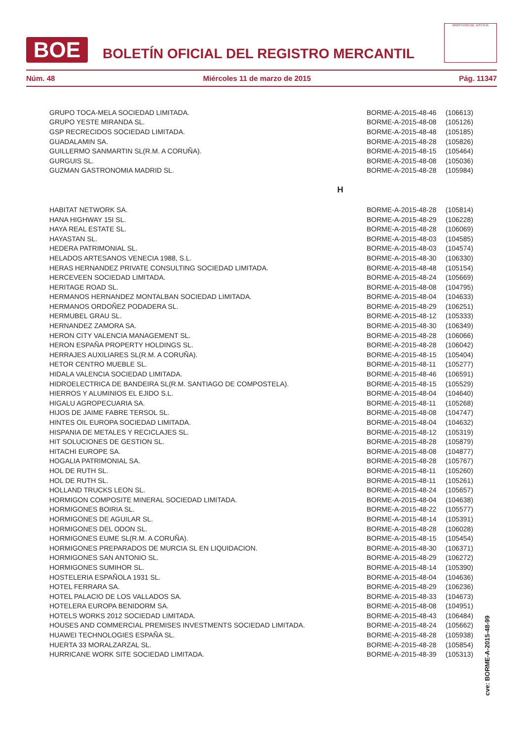BOE
BOLETÍN OFICIAL DEL REGISTRO MERCANTIL
MINISTERIO DE JUSTICIA
Núm. 48 Miércoles 11 de marzo de 2015 Pág. 11347
| GRUPO TOCA-MELA SOCIEDAD LIMITADA. | BORME-A-2015-48-46 | (106613) |
| GRUPO YESTE MIRANDA SL. | BORME-A-2015-48-08 | (105126) |
| GSP RECRECIDOS SOCIEDAD LIMITADA. | BORME-A-2015-48-48 | (105185) |
| GUADALAMIN SA. | BORME-A-2015-48-28 | (105826) |
| GUILLERMO SANMARTIN SL(R.M. A CORUÑA). | BORME-A-2015-48-15 | (105464) |
| GURGUIS SL. | BORME-A-2015-48-08 | (105036) |
| GUZMAN GASTRONOMIA MADRID SL. | BORME-A-2015-48-28 | (105984) |
| H | | |
| HABITAT NETWORK SA. | BORME-A-2015-48-28 | (105814) |
| HANA HIGHWAY 15I SL. | BORME-A-2015-48-29 | (106228) |
| HAYA REAL ESTATE SL. | BORME-A-2015-48-28 | (106069) |
| HAYASTAN SL. | BORME-A-2015-48-03 | (104585) |
| HEDERA PATRIMONIAL SL. | BORME-A-2015-48-03 | (104574) |
| HELADOS ARTESANOS VENECIA 1988, S.L. | BORME-A-2015-48-30 | (106330) |
| HERAS HERNANDEZ PRIVATE CONSULTING SOCIEDAD LIMITADA. | BORME-A-2015-48-48 | (105154) |
| HERCEVEEN SOCIEDAD LIMITADA. | BORME-A-2015-48-24 | (105669) |
| HERITAGE ROAD SL. | BORME-A-2015-48-08 | (104795) |
| HERMANOS HERNANDEZ MONTALBAN SOCIEDAD LIMITADA. | BORME-A-2015-48-04 | (104633) |
| HERMANOS ORDOÑEZ PODADERA SL. | BORME-A-2015-48-29 | (106251) |
| HERMUBEL GRAU SL. | BORME-A-2015-48-12 | (105333) |
| HERNANDEZ ZAMORA SA. | BORME-A-2015-48-30 | (106349) |
| HERON CITY VALENCIA MANAGEMENT SL. | BORME-A-2015-48-28 | (106066) |
| HERON ESPAÑA PROPERTY HOLDINGS SL. | BORME-A-2015-48-28 | (106042) |
| HERRAJES AUXILIARES SL(R.M. A CORUÑA). | BORME-A-2015-48-15 | (105404) |
| HETOR CENTRO MUEBLE SL. | BORME-A-2015-48-11 | (105277) |
| HIDALA VALENCIA SOCIEDAD LIMITADA. | BORME-A-2015-48-46 | (106591) |
| HIDROELECTRICA DE BANDEIRA SL(R.M. SANTIAGO DE COMPOSTELA). | BORME-A-2015-48-15 | (105529) |
| HIERROS Y ALUMINIOS EL EJIDO S.L. | BORME-A-2015-48-04 | (104640) |
| HIGALU AGROPECUARIA SA. | BORME-A-2015-48-11 | (105268) |
| HIJOS DE JAIME FABRE TERSOL SL. | BORME-A-2015-48-08 | (104747) |
| HINTES OIL EUROPA SOCIEDAD LIMITADA. | BORME-A-2015-48-04 | (104632) |
| HISPANIA DE METALES Y RECICLAJES SL. | BORME-A-2015-48-12 | (105319) |
| HIT SOLUCIONES DE GESTION SL. | BORME-A-2015-48-28 | (105879) |
| HITACHI EUROPE SA. | BORME-A-2015-48-08 | (104877) |
| HOGALIA PATRIMONIAL SA. | BORME-A-2015-48-28 | (105767) |
| HOL DE RUTH SL. | BORME-A-2015-48-11 | (105260) |
| HOL DE RUTH SL. | BORME-A-2015-48-11 | (105261) |
| HOLLAND TRUCKS LEON SL. | BORME-A-2015-48-24 | (105657) |
| HORMIGON COMPOSITE MINERAL SOCIEDAD LIMITADA. | BORME-A-2015-48-04 | (104638) |
| HORMIGONES BOIRIA SL. | BORME-A-2015-48-22 | (105577) |
| HORMIGONES DE AGUILAR SL. | BORME-A-2015-48-14 | (105391) |
| HORMIGONES DEL ODON SL. | BORME-A-2015-48-28 | (106028) |
| HORMIGONES EUME SL(R.M. A CORUÑA). | BORME-A-2015-48-15 | (105454) |
| HORMIGONES PREPARADOS DE MURCIA SL EN LIQUIDACION. | BORME-A-2015-48-30 | (106371) |
| HORMIGONES SAN ANTONIO SL. | BORME-A-2015-48-29 | (106272) |
| HORMIGONES SUMIHOR SL. | BORME-A-2015-48-14 | (105390) |
| HOSTELERIA ESPAÑOLA 1931 SL. | BORME-A-2015-48-04 | (104636) |
| HOTEL FERRARA SA. | BORME-A-2015-48-29 | (106236) |
| HOTEL PALACIO DE LOS VALLADOS SA. | BORME-A-2015-48-33 | (104673) |
| HOTELERA EUROPA BENIDORM SA. | BORME-A-2015-48-08 | (104951) |
| HOTELS WORKS 2012 SOCIEDAD LIMITADA. | BORME-A-2015-48-43 | (106484) |
| HOUSES AND COMMERCIAL PREMISES INVESTMENTS SOCIEDAD LIMITADA. | BORME-A-2015-48-24 | (105662) |
| HUAWEI TECHNOLOGIES ESPAÑA SL. | BORME-A-2015-48-28 | (105938) |
| HUERTA 33 MORALZARZAL SL. | BORME-A-2015-48-28 | (105854) |
| HURRICANE WORK SITE SOCIEDAD LIMITADA. | BORME-A-2015-48-39 | (105313) |
cve: BORME-A-2015-48-99